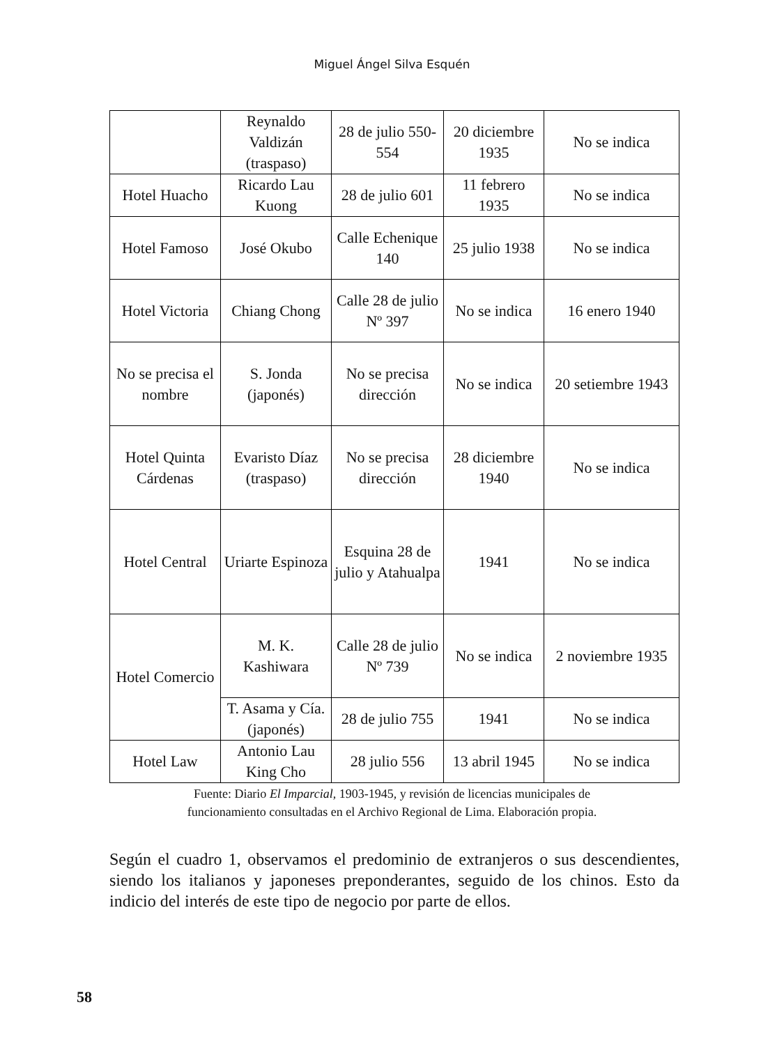Miguel Ángel Silva Esquén
| | Reynaldo Valdizán (traspaso) | 28 de julio 550-554 | 20 diciembre 1935 | No se indica |
| Hotel Huacho | Ricardo Lau Kuong | 28 de julio 601 | 11 febrero 1935 | No se indica |
| Hotel Famoso | José Okubo | Calle Echenique 140 | 25 julio 1938 | No se indica |
| Hotel Victoria | Chiang Chong | Calle 28 de julio Nº 397 | No se indica | 16 enero 1940 |
| No se precisa el nombre | S. Jonda (japonés) | No se precisa dirección | No se indica | 20 setiembre 1943 |
| Hotel Quinta Cárdenas | Evaristo Díaz (traspaso) | No se precisa dirección | 28 diciembre 1940 | No se indica |
| Hotel Central | Uriarte Espinoza | Esquina 28 de julio y Atahualpa | 1941 | No se indica |
| Hotel Comercio | M. K. Kashiwara | Calle 28 de julio Nº 739 | No se indica | 2 noviembre 1935 |
| | T. Asama y Cía. (japonés) | 28 de julio 755 | 1941 | No se indica |
| Hotel Law | Antonio Lau King Cho | 28 julio 556 | 13 abril 1945 | No se indica |
Fuente: Diario El Imparcial, 1903-1945, y revisión de licencias municipales de
funcionamiento consultadas en el Archivo Regional de Lima. Elaboración propia.
Según el cuadro 1, observamos el predominio de extranjeros o sus descendientes, siendo los italianos y japoneses preponderantes, seguido de los chinos. Esto da indicio del interés de este tipo de negocio por parte de ellos.
58